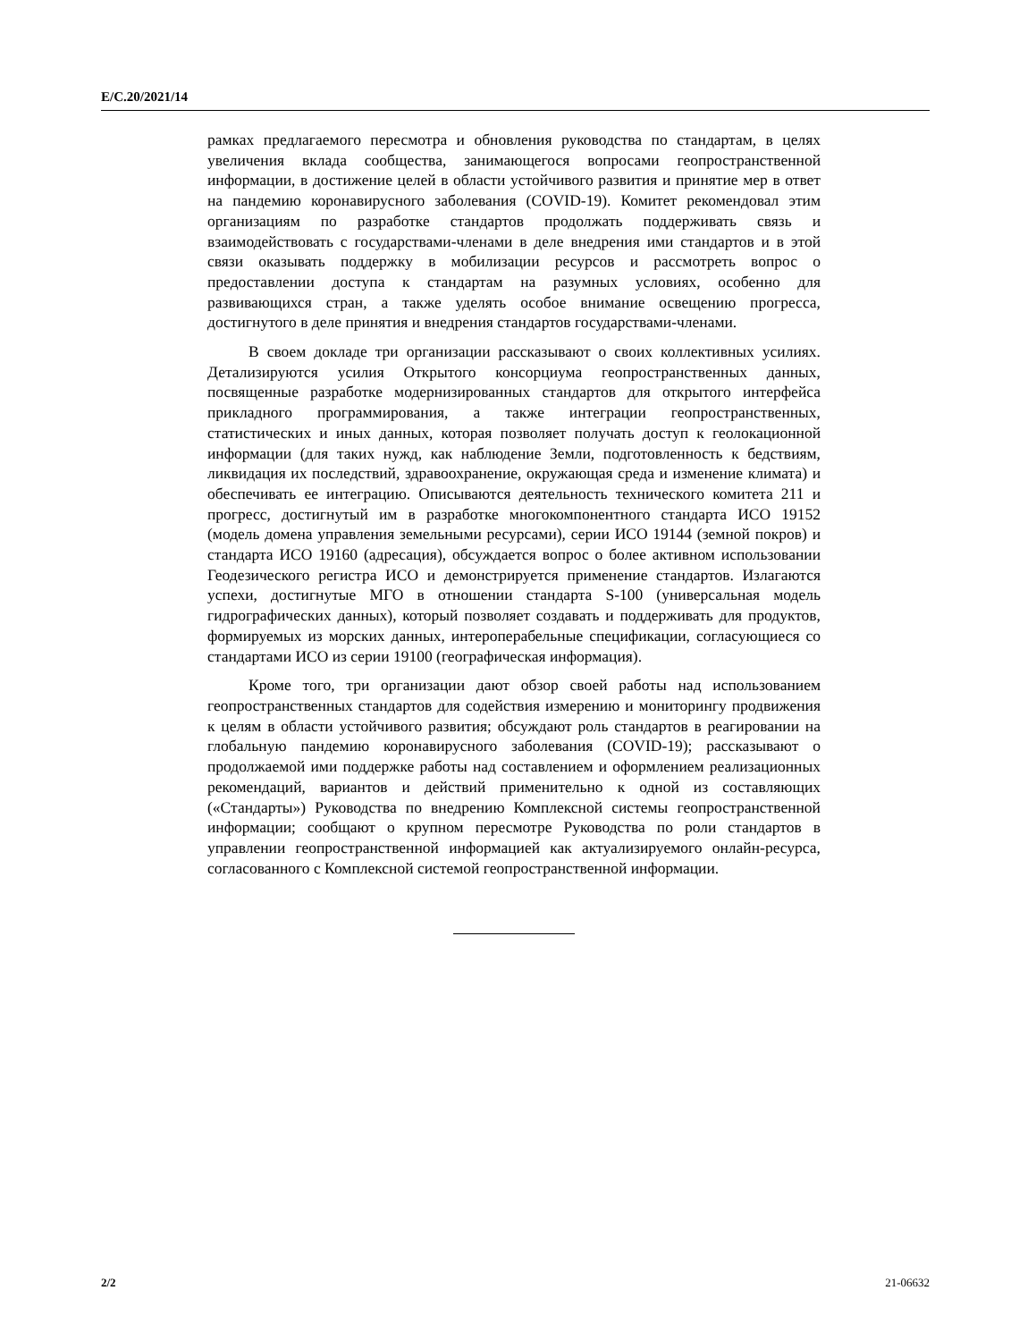E/C.20/2021/14
рамках предлагаемого пересмотра и обновления руководства по стандартам, в целях увеличения вклада сообщества, занимающегося вопросами геопространственной информации, в достижение целей в области устойчивого развития и принятие мер в ответ на пандемию коронавирусного заболевания (COVID-19). Комитет рекомендовал этим организациям по разработке стандартов продолжать поддерживать связь и взаимодействовать с государствами-членами в деле внедрения ими стандартов и в этой связи оказывать поддержку в мобилизации ресурсов и рассмотреть вопрос о предоставлении доступа к стандартам на разумных условиях, особенно для развивающихся стран, а также уделять особое внимание освещению прогресса, достигнутого в деле принятия и внедрения стандартов государствами-членами.
В своем докладе три организации рассказывают о своих коллективных усилиях. Детализируются усилия Открытого консорциума геопространственных данных, посвященные разработке модернизированных стандартов для открытого интерфейса прикладного программирования, а также интеграции геопространственных, статистических и иных данных, которая позволяет получать доступ к геолокационной информации (для таких нужд, как наблюдение Земли, подготовленность к бедствиям, ликвидация их последствий, здравоохранение, окружающая среда и изменение климата) и обеспечивать ее интеграцию. Описываются деятельность технического комитета 211 и прогресс, достигнутый им в разработке многокомпонентного стандарта ИСО 19152 (модель домена управления земельными ресурсами), серии ИСО 19144 (земной покров) и стандарта ИСО 19160 (адресация), обсуждается вопрос о более активном использовании Геодезического регистра ИСО и демонстрируется применение стандартов. Излагаются успехи, достигнутые МГО в отношении стандарта S-100 (универсальная модель гидрографических данных), который позволяет создавать и поддерживать для продуктов, формируемых из морских данных, интероперабельные спецификации, согласующиеся со стандартами ИСО из серии 19100 (географическая информация).
Кроме того, три организации дают обзор своей работы над использованием геопространственных стандартов для содействия измерению и мониторингу продвижения к целям в области устойчивого развития; обсуждают роль стандартов в реагировании на глобальную пандемию коронавирусного заболевания (COVID-19); рассказывают о продолжаемой ими поддержке работы над составлением и оформлением реализационных рекомендаций, вариантов и действий применительно к одной из составляющих («Стандарты») Руководства по внедрению Комплексной системы геопространственной информации; сообщают о крупном пересмотре Руководства по роли стандартов в управлении геопространственной информацией как актуализируемого онлайн-ресурса, согласованного с Комплексной системой геопространственной информации.
2/2 21-06632